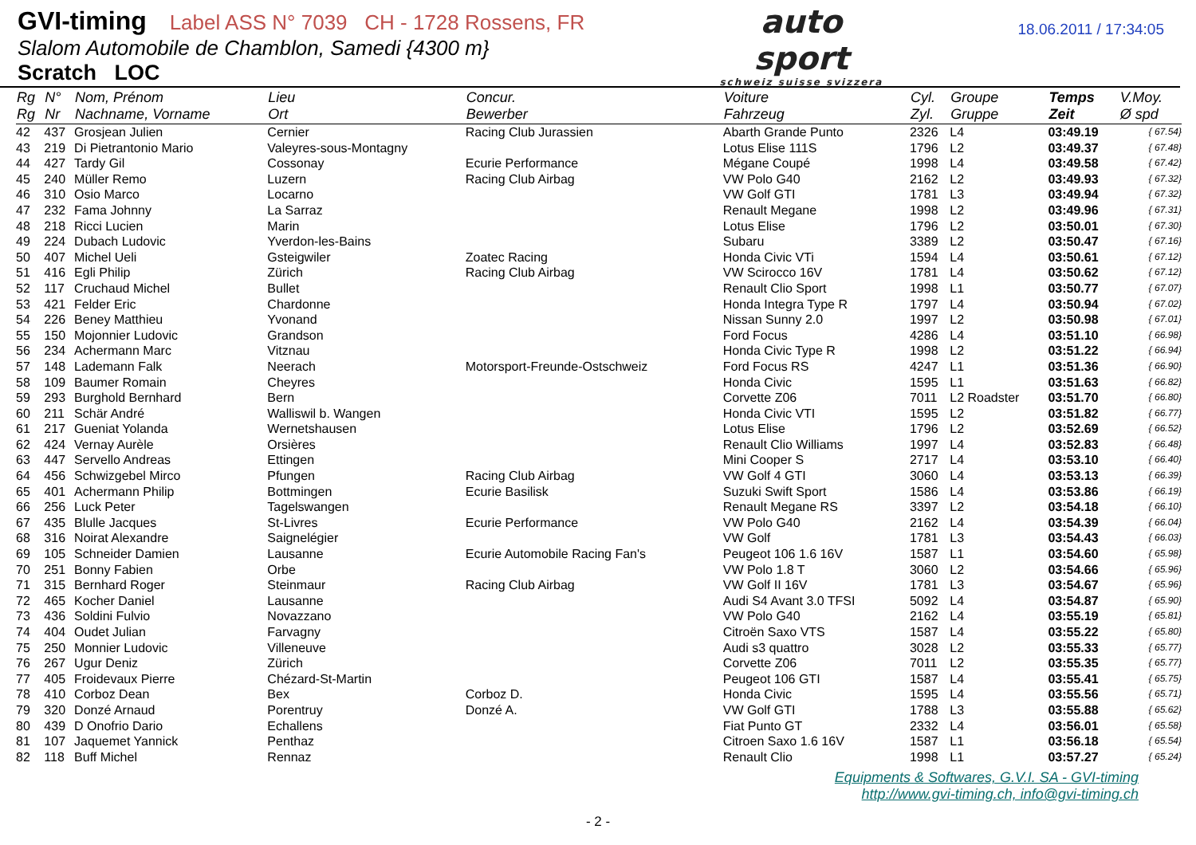GVI-timing Label ASS N° 7039 CH - 1728 Rossens, FR
Slalom Automobile de Chamblon, Samedi {4300 m}
Scratch LOC
auto
sport
schweiz suisse svizzera
18.06.2011 / 17:34:05
| Rg Rg | N° Nr | Nom, Prénom Nachname, Vorname | Lieu Ort | Concur. Bewerber | Voiture Fahrzeug | Cyl. Zyl. | Groupe Gruppe | Temps Zeit | V.Moy. Ø spd |
| --- | --- | --- | --- | --- | --- | --- | --- | --- | --- |
| 42 | 437 | Grosjean Julien | Cernier | Racing Club Jurassien | Abarth Grande Punto | 2326 | L4 | 03:49.19 | { 67.54} |
| 43 | 219 | Di Pietrantonio Mario | Valeyres-sous-Montagny | | Lotus Elise 111S | 1796 | L2 | 03:49.37 | { 67.48} |
| 44 | 427 | Tardy Gil | Cossonay | Ecurie Performance | Mégane Coupé | 1998 | L4 | 03:49.58 | { 67.42} |
| 45 | 240 | Müller Remo | Luzern | Racing Club Airbag | VW Polo G40 | 2162 | L2 | 03:49.93 | { 67.32} |
| 46 | 310 | Osio Marco | Locarno | | VW Golf GTI | 1781 | L3 | 03:49.94 | { 67.32} |
| 47 | 232 | Fama Johnny | La Sarraz | | Renault Megane | 1998 | L2 | 03:49.96 | { 67.31} |
| 48 | 218 | Ricci Lucien | Marin | | Lotus Elise | 1796 | L2 | 03:50.01 | { 67.30} |
| 49 | 224 | Dubach Ludovic | Yverdon-les-Bains | | Subaru | 3389 | L2 | 03:50.47 | { 67.16} |
| 50 | 407 | Michel Ueli | Gsteigwiler | Zoatec Racing | Honda Civic VTi | 1594 | L4 | 03:50.61 | { 67.12} |
| 51 | 416 | Egli Philip | Zürich | Racing Club Airbag | VW Scirocco 16V | 1781 | L4 | 03:50.62 | { 67.12} |
| 52 | 117 | Cruchaud Michel | Bullet | | Renault Clio Sport | 1998 | L1 | 03:50.77 | { 67.07} |
| 53 | 421 | Felder Eric | Chardonne | | Honda Integra Type R | 1797 | L4 | 03:50.94 | { 67.02} |
| 54 | 226 | Beney Matthieu | Yvonand | | Nissan Sunny 2.0 | 1997 | L2 | 03:50.98 | { 67.01} |
| 55 | 150 | Mojonnier Ludovic | Grandson | | Ford Focus | 4286 | L4 | 03:51.10 | { 66.98} |
| 56 | 234 | Achermann Marc | Vitznau | | Honda Civic Type R | 1998 | L2 | 03:51.22 | { 66.94} |
| 57 | 148 | Lademann Falk | Neerach | Motorsport-Freunde-Ostschweiz | Ford Focus RS | 4247 | L1 | 03:51.36 | { 66.90} |
| 58 | 109 | Baumer Romain | Cheyres | | Honda Civic | 1595 | L1 | 03:51.63 | { 66.82} |
| 59 | 293 | Burghold Bernhard | Bern | | Corvette Z06 | 7011 | L2 Roadster | 03:51.70 | { 66.80} |
| 60 | 211 | Schär André | Walliswil b. Wangen | | Honda Civic VTI | 1595 | L2 | 03:51.82 | { 66.77} |
| 61 | 217 | Gueniat Yolanda | Wernetshausen | | Lotus Elise | 1796 | L2 | 03:52.69 | { 66.52} |
| 62 | 424 | Vernay Aurèle | Orsières | | Renault Clio Williams | 1997 | L4 | 03:52.83 | { 66.48} |
| 63 | 447 | Servello Andreas | Ettingen | | Mini Cooper S | 2717 | L4 | 03:53.10 | { 66.40} |
| 64 | 456 | Schwizgebel Mirco | Pfungen | Racing Club Airbag | VW Golf 4 GTI | 3060 | L4 | 03:53.13 | { 66.39} |
| 65 | 401 | Achermann Philip | Bottmingen | Ecurie Basilisk | Suzuki Swift Sport | 1586 | L4 | 03:53.86 | { 66.19} |
| 66 | 256 | Luck Peter | Tagelswangen | | Renault Megane RS | 3397 | L2 | 03:54.18 | { 66.10} |
| 67 | 435 | Blulle Jacques | St-Livres | Ecurie Performance | VW Polo G40 | 2162 | L4 | 03:54.39 | { 66.04} |
| 68 | 316 | Noirat Alexandre | Saignelégier | | VW Golf | 1781 | L3 | 03:54.43 | { 66.03} |
| 69 | 105 | Schneider Damien | Lausanne | Ecurie Automobile Racing Fan's | Peugeot 106 1.6 16V | 1587 | L1 | 03:54.60 | { 65.98} |
| 70 | 251 | Bonny Fabien | Orbe | | VW Polo 1.8 T | 3060 | L2 | 03:54.66 | { 65.96} |
| 71 | 315 | Bernhard Roger | Steinmaur | Racing Club Airbag | VW Golf II 16V | 1781 | L3 | 03:54.67 | { 65.96} |
| 72 | 465 | Kocher Daniel | Lausanne | | Audi S4 Avant 3.0 TFSI | 5092 | L4 | 03:54.87 | { 65.90} |
| 73 | 436 | Soldini Fulvio | Novazzano | | VW Polo G40 | 2162 | L4 | 03:55.19 | { 65.81} |
| 74 | 404 | Oudet Julian | Farvagny | | Citroën Saxo VTS | 1587 | L4 | 03:55.22 | { 65.80} |
| 75 | 250 | Monnier Ludovic | Villeneuve | | Audi s3 quattro | 3028 | L2 | 03:55.33 | { 65.77} |
| 76 | 267 | Ugur Deniz | Zürich | | Corvette Z06 | 7011 | L2 | 03:55.35 | { 65.77} |
| 77 | 405 | Froidevaux Pierre | Chézard-St-Martin | | Peugeot 106 GTI | 1587 | L4 | 03:55.41 | { 65.75} |
| 78 | 410 | Corboz Dean | Bex | Corboz D. | Honda Civic | 1595 | L4 | 03:55.56 | { 65.71} |
| 79 | 320 | Donzé Arnaud | Porentruy | Donzé A. | VW Golf GTI | 1788 | L3 | 03:55.88 | { 65.62} |
| 80 | 439 | D Onofrio Dario | Echallens | | Fiat Punto GT | 2332 | L4 | 03:56.01 | { 65.58} |
| 81 | 107 | Jaquemet Yannick | Penthaz | | Citroen Saxo 1.6 16V | 1587 | L1 | 03:56.18 | { 65.54} |
| 82 | 118 | Buff Michel | Rennaz | | Renault Clio | 1998 | L1 | 03:57.27 | { 65.24} |
Equipments & Softwares, G.V.I. SA - GVI-timing
http://www.gvi-timing.ch, info@gvi-timing.ch
- 2 -